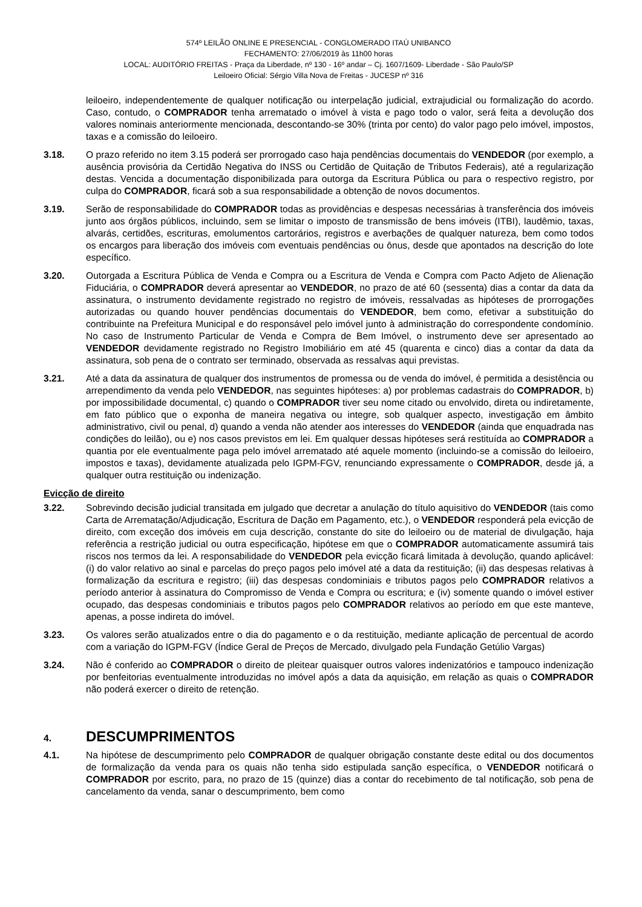574º LEILÃO ONLINE E PRESENCIAL - CONGLOMERADO ITAÚ UNIBANCO
FECHAMENTO: 27/06/2019 às 11h00 horas
LOCAL: AUDITÓRIO FREITAS - Praça da Liberdade, nº 130 - 16º andar – Cj. 1607/1609- Liberdade - São Paulo/SP
Leiloeiro Oficial: Sérgio Villa Nova de Freitas - JUCESP nº 316
leiloeiro, independentemente de qualquer notificação ou interpelação judicial, extrajudicial ou formalização do acordo. Caso, contudo, o COMPRADOR tenha arrematado o imóvel à vista e pago todo o valor, será feita a devolução dos valores nominais anteriormente mencionada, descontando-se 30% (trinta por cento) do valor pago pelo imóvel, impostos, taxas e a comissão do leiloeiro.
3.18. O prazo referido no item 3.15 poderá ser prorrogado caso haja pendências documentais do VENDEDOR (por exemplo, a ausência provisória da Certidão Negativa do INSS ou Certidão de Quitação de Tributos Federais), até a regularização destas. Vencida a documentação disponibilizada para outorga da Escritura Pública ou para o respectivo registro, por culpa do COMPRADOR, ficará sob a sua responsabilidade a obtenção de novos documentos.
3.19. Serão de responsabilidade do COMPRADOR todas as providências e despesas necessárias à transferência dos imóveis junto aos órgãos públicos, incluindo, sem se limitar o imposto de transmissão de bens imóveis (ITBI), laudêmio, taxas, alvarás, certidões, escrituras, emolumentos cartorários, registros e averbações de qualquer natureza, bem como todos os encargos para liberação dos imóveis com eventuais pendências ou ônus, desde que apontados na descrição do lote específico.
3.20. Outorgada a Escritura Pública de Venda e Compra ou a Escritura de Venda e Compra com Pacto Adjeto de Alienação Fiduciária, o COMPRADOR deverá apresentar ao VENDEDOR, no prazo de até 60 (sessenta) dias a contar da data da assinatura, o instrumento devidamente registrado no registro de imóveis, ressalvadas as hipóteses de prorrogações autorizadas ou quando houver pendências documentais do VENDEDOR, bem como, efetivar a substituição do contribuinte na Prefeitura Municipal e do responsável pelo imóvel junto à administração do correspondente condomínio. No caso de Instrumento Particular de Venda e Compra de Bem Imóvel, o instrumento deve ser apresentado ao VENDEDOR devidamente registrado no Registro Imobiliário em até 45 (quarenta e cinco) dias a contar da data da assinatura, sob pena de o contrato ser terminado, observada as ressalvas aqui previstas.
3.21. Até a data da assinatura de qualquer dos instrumentos de promessa ou de venda do imóvel, é permitida a desistência ou arrependimento da venda pelo VENDEDOR, nas seguintes hipóteses: a) por problemas cadastrais do COMPRADOR, b) por impossibilidade documental, c) quando o COMPRADOR tiver seu nome citado ou envolvido, direta ou indiretamente, em fato público que o exponha de maneira negativa ou integre, sob qualquer aspecto, investigação em âmbito administrativo, civil ou penal, d) quando a venda não atender aos interesses do VENDEDOR (ainda que enquadrada nas condições do leilão), ou e) nos casos previstos em lei. Em qualquer dessas hipóteses será restituída ao COMPRADOR a quantia por ele eventualmente paga pelo imóvel arrematado até aquele momento (incluindo-se a comissão do leiloeiro, impostos e taxas), devidamente atualizada pelo IGPM-FGV, renunciando expressamente o COMPRADOR, desde já, a qualquer outra restituição ou indenização.
Evicção de direito
3.22. Sobrevindo decisão judicial transitada em julgado que decretar a anulação do título aquisitivo do VENDEDOR (tais como Carta de Arrematação/Adjudicação, Escritura de Dação em Pagamento, etc.), o VENDEDOR responderá pela evicção de direito, com exceção dos imóveis em cuja descrição, constante do site do leiloeiro ou de material de divulgação, haja referência a restrição judicial ou outra especificação, hipótese em que o COMPRADOR automaticamente assumirá tais riscos nos termos da lei. A responsabilidade do VENDEDOR pela evicção ficará limitada à devolução, quando aplicável: (i) do valor relativo ao sinal e parcelas do preço pagos pelo imóvel até a data da restituição; (ii) das despesas relativas à formalização da escritura e registro; (iii) das despesas condominiais e tributos pagos pelo COMPRADOR relativos a período anterior à assinatura do Compromisso de Venda e Compra ou escritura; e (iv) somente quando o imóvel estiver ocupado, das despesas condominiais e tributos pagos pelo COMPRADOR relativos ao período em que este manteve, apenas, a posse indireta do imóvel.
3.23. Os valores serão atualizados entre o dia do pagamento e o da restituição, mediante aplicação de percentual de acordo com a variação do IGPM-FGV (Índice Geral de Preços de Mercado, divulgado pela Fundação Getúlio Vargas)
3.24. Não é conferido ao COMPRADOR o direito de pleitear quaisquer outros valores indenizatórios e tampouco indenização por benfeitorias eventualmente introduzidas no imóvel após a data da aquisição, em relação as quais o COMPRADOR não poderá exercer o direito de retenção.
4. DESCUMPRIMENTOS
4.1. Na hipótese de descumprimento pelo COMPRADOR de qualquer obrigação constante deste edital ou dos documentos de formalização da venda para os quais não tenha sido estipulada sanção específica, o VENDEDOR notificará o COMPRADOR por escrito, para, no prazo de 15 (quinze) dias a contar do recebimento de tal notificação, sob pena de cancelamento da venda, sanar o descumprimento, bem como